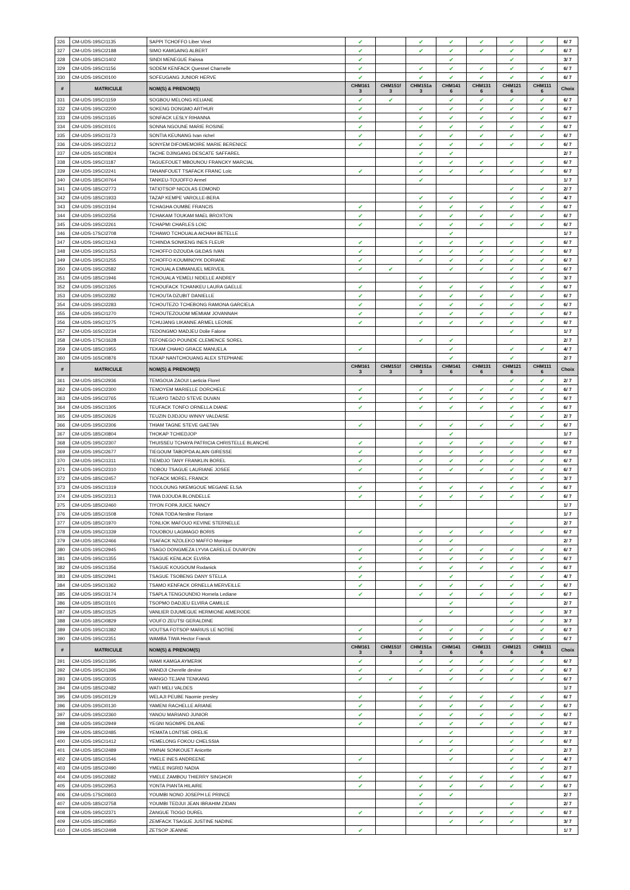| 326 | CM-UDS-19SCI1135 | SAPPI TCHOFFO Liber Vinel | ✔ | | ✔ | ✔ | ✔ | ✔ | ✔ | 6/ 7 |
| 327 | CM-UDS-19SCI2188 | SIMO KAMGAING ALBERT | ✔ | | ✔ | ✔ | ✔ | ✔ | ✔ | 6/ 7 |
| 328 | CM-UDS-18SCI1402 | SINDI MENEGUE Raissa | ✔ | | | ✔ | | ✔ | | 3/ 7 |
| 329 | CM-UDS-19SCI1156 | SODEM KENFACK Quesnel Charnelle | ✔ | | ✔ | ✔ | ✔ | ✔ | ✔ | 6/ 7 |
| 330 | CM-UDS-19SCI0100 | SOFEUGANG JUNIOR HERVE | ✔ | | ✔ | ✔ | ✔ | ✔ | ✔ | 6/ 7 |
| # | MATRICULE | NOM(S) & PRENOM(S) | CHM161 3 | CHM151f 3 | CHM151a 3 | CHM141 6 | CHM131 6 | CHM121 6 | CHM111 6 | Choix |
| 331 | CM-UDS-19SCI1159 | SOGBOU MELONG KELIANE | ✔ | ✔ | | ✔ | ✔ | ✔ | ✔ | 6/ 7 |
| 332 | CM-UDS-19SCI2200 | SOKENG DONGMO ARTHUR | ✔ | | ✔ | ✔ | ✔ | ✔ | ✔ | 6/ 7 |
| 333 | CM-UDS-19SCI1165 | SONFACK LESLY RIHANNA | ✔ | | ✔ | ✔ | ✔ | ✔ | ✔ | 6/ 7 |
| 334 | CM-UDS-19SCI0101 | SONNA NGOUNE MARIE ROSINE | ✔ | | ✔ | ✔ | ✔ | ✔ | ✔ | 6/ 7 |
| 335 | CM-UDS-19SCI1173 | SONTIA KEUNANG Ivan richel | ✔ | | ✔ | ✔ | ✔ | ✔ | ✔ | 6/ 7 |
| 336 | CM-UDS-19SCI2212 | SONYEM DIFOMEMOIRE MARIE BERENICE | ✔ | | ✔ | ✔ | ✔ | ✔ | ✔ | 6/ 7 |
| 337 | CM-UDS-16SCI0824 | TACHE DJINGANG DESCATE SAFFAREL | | | ✔ | ✔ | | | | 2/ 7 |
| 338 | CM-UDS-19SCI1187 | TAGUEFOUET MBOUNOU FRANCKY MARCIAL | | | ✔ | ✔ | ✔ | ✔ | ✔ | 6/ 7 |
| 339 | CM-UDS-19SCI2241 | TANANFOUET TSAFACK FRANC Loïc | ✔ | | ✔ | ✔ | ✔ | ✔ | ✔ | 6/ 7 |
| 340 | CM-UDS-18SCI0764 | TANKEU-TOUOFFO Armel | | | ✔ | | | | | 1/ 7 |
| 341 | CM-UDS-18SCI2773 | TATIOTSOP NICOLAS EDMOND | | | | | | ✔ | ✔ | 2/ 7 |
| 342 | CM-UDS-18SCI1933 | TAZAP KEMPE VAROLLE-BERA | | | ✔ | ✔ | | ✔ | ✔ | 4/ 7 |
| 343 | CM-UDS-19SCI3194 | TCHAGHA OUMBE FRANCIS | ✔ | | ✔ | ✔ | ✔ | ✔ | ✔ | 6/ 7 |
| 344 | CM-UDS-19SCI2256 | TCHAKAM TOUKAM MAEL BROXTON | ✔ | | ✔ | ✔ | ✔ | ✔ | ✔ | 6/ 7 |
| 345 | CM-UDS-19SCI2261 | TCHAPMI CHARLES LOIC | ✔ | | ✔ | ✔ | ✔ | ✔ | ✔ | 6/ 7 |
| 346 | CM-UDS-17SCI2708 | TCHAWO TCHOUALA AICHAH BETELLE | | | | ✔ | | | | 1/ 7 |
| 347 | CM-UDS-19SCI1243 | TCHINDA SONKENG INES FLEUR | ✔ | | ✔ | ✔ | ✔ | ✔ | ✔ | 6/ 7 |
| 348 | CM-UDS-19SCI1253 | TCHOFFO DZOUDA GILDAS IVAN | ✔ | | ✔ | ✔ | ✔ | ✔ | ✔ | 6/ 7 |
| 349 | CM-UDS-19SCI1255 | TCHOFFO KOUMINOYK DORIANE | ✔ | | ✔ | ✔ | ✔ | ✔ | ✔ | 6/ 7 |
| 350 | CM-UDS-19SCI2582 | TCHOUALA EMMANUEL MERVEIL | ✔ | ✔ | | ✔ | ✔ | ✔ | ✔ | 6/ 7 |
| 351 | CM-UDS-18SCI1946 | TCHOUALA YEMELI NIDELLE ANDREY | | | ✔ | | | ✔ | ✔ | 3/ 7 |
| 352 | CM-UDS-19SCI1265 | TCHOUFACK TCHANKEU LAURA GAELLE | ✔ | | ✔ | ✔ | ✔ | ✔ | ✔ | 6/ 7 |
| 353 | CM-UDS-19SCI2282 | TCHOUTA DZUBIT DANIELLE | ✔ | | ✔ | ✔ | ✔ | ✔ | ✔ | 6/ 7 |
| 354 | CM-UDS-19SCI2283 | TCHOUTEZO TCHEBONG RAMONA GARCIELA | ✔ | | ✔ | ✔ | ✔ | ✔ | ✔ | 6/ 7 |
| 355 | CM-UDS-19SCI1270 | TCHOUTEZOUOM MEMIAM JOVANNAH | ✔ | | ✔ | ✔ | ✔ | ✔ | ✔ | 6/ 7 |
| 356 | CM-UDS-19SCI1275 | TCHUJANG LIKANNE ARMEL LEONIE | ✔ | | ✔ | ✔ | ✔ | ✔ | ✔ | 6/ 7 |
| 357 | CM-UDS-16SCI2234 | TEDONGMO MADJEU Dolie Falone | | | | | | ✔ | | 1/ 7 |
| 358 | CM-UDS-17SCI1628 | TEFONEGO POUNDE CLEMENCE SOREL | | | ✔ | ✔ | | | | 2/ 7 |
| 359 | CM-UDS-18SCI1955 | TEKAM CHAHO GRACE MANUELA | ✔ | | | ✔ | | ✔ | ✔ | 4/ 7 |
| 360 | CM-UDS-16SCI0876 | TEKAP NANTCHOUANG ALEX STEPHANE | | | | ✔ | | ✔ | | 2/ 7 |
| # | MATRICULE | NOM(S) & PRENOM(S) | CHM161 3 | CHM151f 3 | CHM151a 3 | CHM141 6 | CHM131 6 | CHM121 6 | CHM111 6 | Choix |
| 361 | CM-UDS-18SCI2936 | TEMGOUA ZAOUI Laeticia Florel | | | | | | ✔ | ✔ | 2/ 7 |
| 362 | CM-UDS-19SCI2300 | TEMOYEM MARIELLE DORCHELE | ✔ | | ✔ | ✔ | ✔ | ✔ | ✔ | 6/ 7 |
| 363 | CM-UDS-19SCI2765 | TEUAYO TADZO STEVE DUVAN | ✔ | | ✔ | ✔ | ✔ | ✔ | ✔ | 6/ 7 |
| 364 | CM-UDS-19SCI1305 | TEUFACK TONFO ORNELLA DIANE | ✔ | | ✔ | ✔ | ✔ | ✔ | ✔ | 6/ 7 |
| 365 | CM-UDS-18SCI2626 | TEUZIN DJIDJOU WINNY VALDAISE | | | | | | ✔ | ✔ | 2/ 7 |
| 366 | CM-UDS-19SCI2306 | THIAM TAGNE STEVE GAETAN | ✔ | | ✔ | ✔ | ✔ | ✔ | ✔ | 6/ 7 |
| 367 | CM-UDS-18SCI0804 | THOKAP TCHIEDJOP | | | | ✔ | | | | 1/ 7 |
| 368 | CM-UDS-19SCI2307 | THUISSEU TCHAYA PATRICIA CHRISTELLE BLANCHE | ✔ | | ✔ | ✔ | ✔ | ✔ | ✔ | 6/ 7 |
| 369 | CM-UDS-19SCI2677 | TIEGOUM TABOPDA ALAIN GIRESSE | ✔ | | ✔ | ✔ | ✔ | ✔ | ✔ | 6/ 7 |
| 370 | CM-UDS-19SCI1311 | TIEMDJO TANY FRANKLIN BOREL | ✔ | | ✔ | ✔ | ✔ | ✔ | ✔ | 6/ 7 |
| 371 | CM-UDS-19SCI2310 | TIOBOU TSAGUE LAURIANE JOSEE | ✔ | | ✔ | ✔ | ✔ | ✔ | ✔ | 6/ 7 |
| 372 | CM-UDS-18SCI2457 | TIOFACK MOREL FRANCK | | | ✔ | | | ✔ | ✔ | 3/ 7 |
| 373 | CM-UDS-19SCI1319 | TIOOLOUNG NKEMGOUE MEGANE ELSA | ✔ | | ✔ | ✔ | ✔ | ✔ | ✔ | 6/ 7 |
| 374 | CM-UDS-19SCI2313 | TIWA DJOUDA BLONDELLE | ✔ | | ✔ | ✔ | ✔ | ✔ | ✔ | 6/ 7 |
| 375 | CM-UDS-18SCI2460 | TIYON FOPA JUICE NANCY | | | ✔ | | | | | 1/ 7 |
| 376 | CM-UDS-18SCI1508 | TONIA TODA Nesline Floriane | | | | | | | | 1/ 7 |
| 377 | CM-UDS-18SCI1970 | TONLIOK MAFOUO KEVINE STERNELLE | | | | | | ✔ | | 2/ 7 |
| 378 | CM-UDS-19SCI1339 | TOUOBOU LAGMAGO BORIS | ✔ | | ✔ | ✔ | ✔ | ✔ | ✔ | 6/ 7 |
| 379 | CM-UDS-18SCI2466 | TSAFACK NZOLEKO MAFFO Monique | | | ✔ | ✔ | | | | 2/ 7 |
| 380 | CM-UDS-19SCI2945 | TSAGO DONGMEZA LYVIA CARELLE DUVAYON | ✔ | | ✔ | ✔ | ✔ | ✔ | ✔ | 6/ 7 |
| 381 | CM-UDS-19SCI1355 | TSAGUE KENLACK ELVIRA | ✔ | | ✔ | ✔ | ✔ | ✔ | ✔ | 6/ 7 |
| 382 | CM-UDS-19SCI1356 | TSAGUE KOUGOUM Rodanick | ✔ | | ✔ | ✔ | ✔ | ✔ | ✔ | 6/ 7 |
| 383 | CM-UDS-18SCI2941 | TSAGUE TSOBENG DANY STELLA | ✔ | | | ✔ | | ✔ | ✔ | 4/ 7 |
| 384 | CM-UDS-19SCI1362 | TSAMO KENFACK ORNELLA MERVEILLE | ✔ | | ✔ | ✔ | ✔ | ✔ | ✔ | 6/ 7 |
| 385 | CM-UDS-19SCI3174 | TSAPLA TENGOUNDIO Hornela Lediane | ✔ | | ✔ | ✔ | ✔ | ✔ | ✔ | 6/ 7 |
| 386 | CM-UDS-18SCI3101 | TSOPMO DADJEU ELVIRA CAMILLE | | | | ✔ | | ✔ | | 2/ 7 |
| 387 | CM-UDS-18SCI1525 | VANLIER DJUMEGUE HERMIONE AIMERODE | | | | ✔ | | ✔ | ✔ | 3/ 7 |
| 388 | CM-UDS-18SCI0829 | VOUFO ZEUTSI GERALDINE | | | ✔ | | | ✔ | ✔ | 3/ 7 |
| 389 | CM-UDS-19SCI1382 | VOUTSA FOTSOP MARIUS LE NOTRE | ✔ | | ✔ | ✔ | ✔ | ✔ | ✔ | 6/ 7 |
| 390 | CM-UDS-19SCI2351 | WAMBA TIWA Hector Franck | ✔ | | ✔ | ✔ | ✔ | ✔ | ✔ | 6/ 7 |
| # | MATRICULE | NOM(S) & PRENOM(S) | CHM161 3 | CHM151f 3 | CHM151a 3 | CHM141 6 | CHM131 6 | CHM121 6 | CHM111 6 | Choix |
| 391 | CM-UDS-19SCI1395 | WAMI KAMGA AYMERIK | ✔ | | ✔ | ✔ | ✔ | ✔ | ✔ | 6/ 7 |
| 392 | CM-UDS-19SCI1396 | WANDJI Cherelle devine | ✔ | | ✔ | ✔ | ✔ | ✔ | ✔ | 6/ 7 |
| 393 | CM-UDS-19SCI3035 | WANGO TEJANI TENKANG | ✔ | ✔ | | ✔ | ✔ | ✔ | ✔ | 6/ 7 |
| 394 | CM-UDS-18SCI2482 | WATI MELI VALDES | | | ✔ | | | | | 1/ 7 |
| 395 | CM-UDS-19SCI0129 | WELAJI PEUBE Naomie presley | ✔ | | ✔ | ✔ | ✔ | ✔ | ✔ | 6/ 7 |
| 396 | CM-UDS-19SCI0130 | YAMENI RACHELLE ARIANE | ✔ | | ✔ | ✔ | ✔ | ✔ | ✔ | 6/ 7 |
| 397 | CM-UDS-19SCI2360 | YANOU MARIANO JUNIOR | ✔ | | ✔ | ✔ | ✔ | ✔ | ✔ | 6/ 7 |
| 398 | CM-UDS-19SCI2949 | YEGNI NGOMPE DILANE | ✔ | | ✔ | ✔ | ✔ | ✔ | ✔ | 6/ 7 |
| 399 | CM-UDS-18SCI2485 | YEMATA LONTSIE ORELIE | | | | ✔ | | ✔ | ✔ | 3/ 7 |
| 400 | CM-UDS-19SCI1412 | YEMELONG FOKOU CHELSSIA | | | ✔ | ✔ | | ✔ | ✔ | 6/ 7 |
| 401 | CM-UDS-18SCI2489 | YIMNAI SONKOUET Anicette | | | | ✔ | | ✔ | | 2/ 7 |
| 402 | CM-UDS-18SCI1546 | YMELE INES ANDREENE | ✔ | | | ✔ | | ✔ | ✔ | 4/ 7 |
| 403 | CM-UDS-18SCI2490 | YMELE INGRID NADIA | | | | | | ✔ | ✔ | 2/ 7 |
| 404 | CM-UDS-19SCI2682 | YMELE ZAMBOU THIERRY SINGHOR | ✔ | | ✔ | ✔ | ✔ | ✔ | ✔ | 6/ 7 |
| 405 | CM-UDS-19SCI2953 | YONTA PIANTA HILAIRE | ✔ | | ✔ | ✔ | ✔ | ✔ | ✔ | 6/ 7 |
| 406 | CM-UDS-17SCI0603 | YOUMBI NONO JOSEPH LE PRINCE | | | ✔ | ✔ | | | | 2/ 7 |
| 407 | CM-UDS-18SCI2758 | YOUMBI TEDJUI JEAN IBRAHIM ZIDAN | | | ✔ | | | ✔ | | 2/ 7 |
| 408 | CM-UDS-19SCI2371 | ZANGUE TIOGO DUREL | ✔ | | ✔ | ✔ | ✔ | ✔ | ✔ | 6/ 7 |
| 409 | CM-UDS-18SCI0850 | ZEMFACK TSAGUE JUSTINE NADINE | | | | ✔ | ✔ | ✔ | | 3/ 7 |
| 410 | CM-UDS-18SCI2498 | ZETSOP JEANNE | ✔ | | | | | | | 1/ 7 |